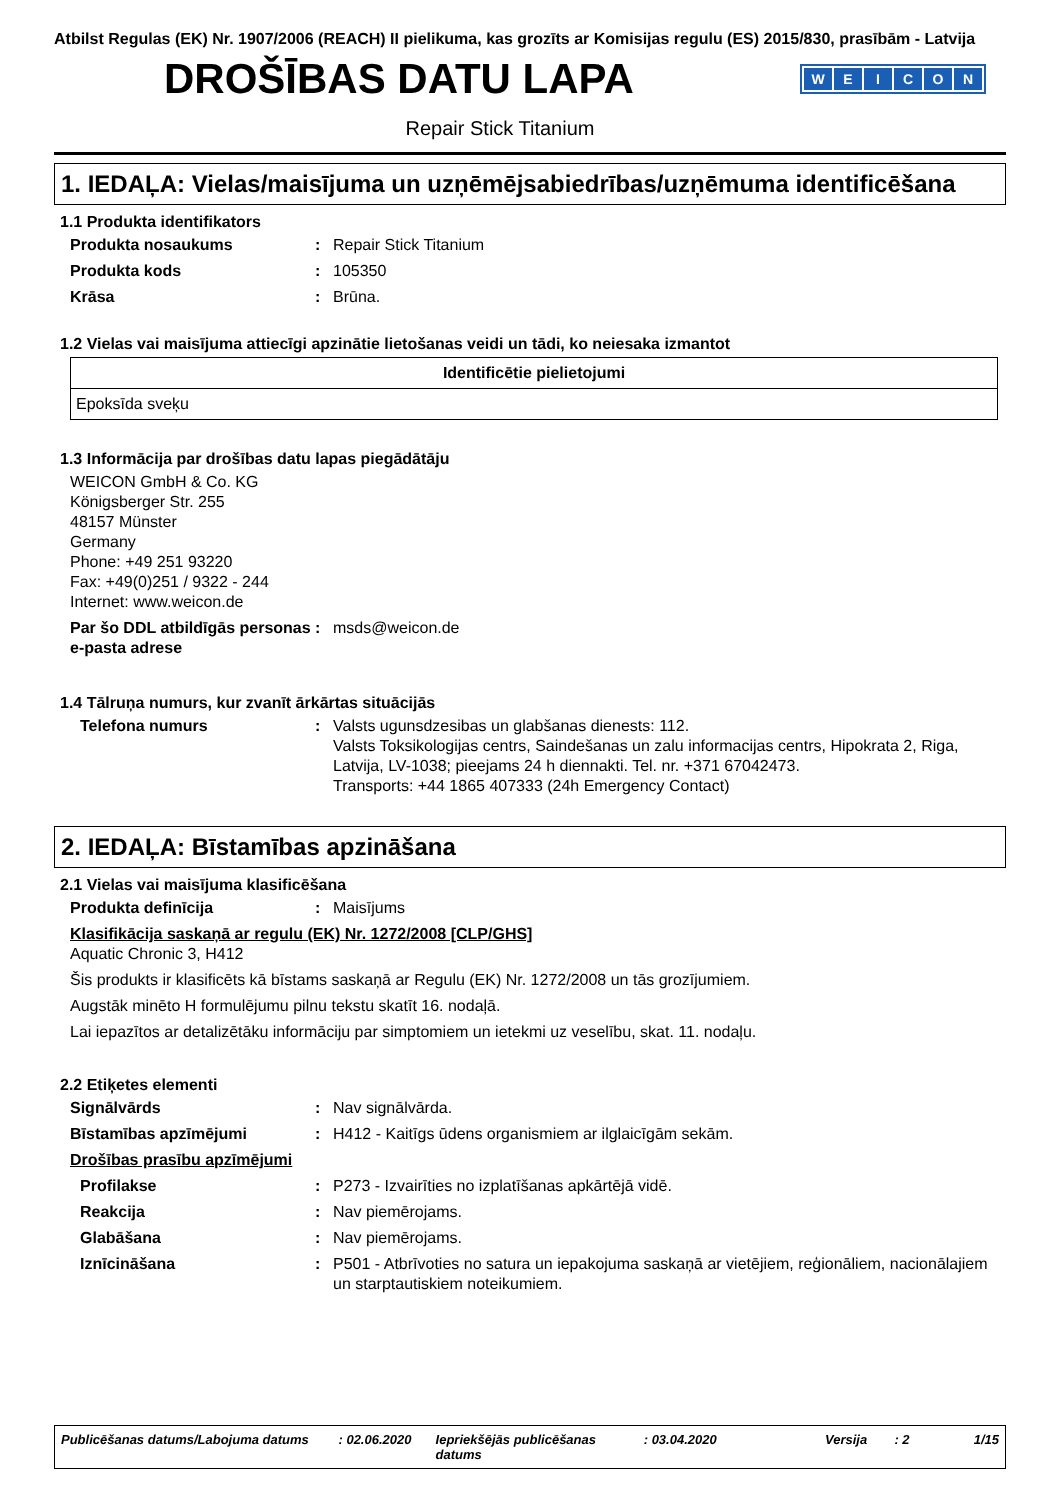Atbilst Regulas (EK) Nr. 1907/2006 (REACH) II pielikuma, kas grozīts ar Komisijas regulu (ES) 2015/830, prasībām - Latvija
DROŠĪBAS DATU LAPA
WEICON
Repair Stick Titanium
1. IEDAĻA: Vielas/maisījuma un uzņēmējsabiedrības/uzņēmuma identificēšana
1.1 Produkta identifikators
Produkta nosaukums : Repair Stick Titanium
Produkta kods : 105350
Krāsa : Brūna.
1.2 Vielas vai maisījuma attiecīgi apzinātie lietošanas veidi un tādi, ko neiesaka izmantot
| Identificētie pielietojumi |
| --- |
| Epoksīda sveķu |
1.3 Informācija par drošības datu lapas piegādātāju
WEICON GmbH & Co. KG
Königsberger Str. 255
48157 Münster
Germany
Phone: +49 251 93220
Fax: +49(0)251 / 9322 - 244
Internet: www.weicon.de
Par šo DDL atbildīgās personas e-pasta adrese
: msds@weicon.de
1.4 Tālruņa numurs, kur zvanīt ārkārtas situācijās
Telefona numurs : Valsts ugunsdzesibas un glabšanas dienests: 112.
Valsts Toksikologijas centrs, Saindešanas un zalu informacijas centrs, Hipokrata 2, Riga, Latvija, LV-1038; pieejams 24 h diennakti. Tel. nr. +371 67042473.
Transports: +44 1865 407333 (24h Emergency Contact)
2. IEDAĻA: Bīstamības apzināšana
2.1 Vielas vai maisījuma klasificēšana
Produkta definīcija : Maisījums
Klasifikācija saskaņā ar regulu (EK) Nr. 1272/2008 [CLP/GHS]
Aquatic Chronic 3, H412
Šis produkts ir klasificēts kā bīstams saskaņā ar Regulu (EK) Nr. 1272/2008 un tās grozījumiem.
Augstāk minēto H formulējumu pilnu tekstu skatīt 16. nodaļā.
Lai iepazītos ar detalizētāku informāciju par simptomiem un ietekmi uz veselību, skat. 11. nodaļu.
2.2 Etiķetes elementi
Signālvārds : Nav signālvārda.
Bīstamības apzīmējumi : H412 - Kaitīgs ūdens organismiem ar ilglaicīgām sekām.
Drošības prasību apzīmējumi
Profilakse : P273 - Izvairīties no izplatīšanas apkārtējā vidē.
Reakcija : Nav piemērojams.
Glabāšana : Nav piemērojams.
Iznīcināšana : P501 - Atbrīvoties no satura un iepakojuma saskaņā ar vietējiem, reģionāliem, nacionālajiem un starptautiskiem noteikumiem.
Publicēšanas datums/Labojuma datums: 02.06.2020 Iepriekšējās publicēšanas datums: 03.04.2020 Versija: 2 1/15